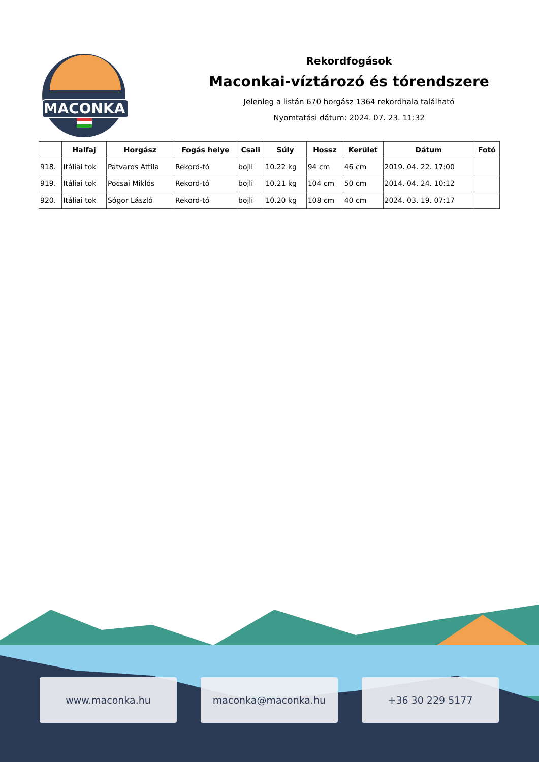MACONKA
Rekordfogások
Maconkai-víztározó és tórendszere
Jelenleg a listán 670 horgász 1364 rekordhala található
Nyomtatási dátum: 2024. 07. 23. 11:32
| | Halfaj | Horgász | Fogás helye | Csali | Súly | Hossz | Kerület | Dátum | Fotó |
| --- | --- | --- | --- | --- | --- | --- | --- | --- | --- |
| 918. | Itáliai tok | Patvaros Attila | Rekord-tó | bojli | 10.22 kg | 94 cm | 46 cm | 2019. 04. 22. 17:00 | |
| 919. | Itáliai tok | Pocsai Miklós | Rekord-tó | bojli | 10.21 kg | 104 cm | 50 cm | 2014. 04. 24. 10:12 | |
| 920. | Itáliai tok | Sógor László | Rekord-tó | bojli | 10.20 kg | 108 cm | 40 cm | 2024. 03. 19. 07:17 | |
www.maconka.hu maconka@maconka.hu +36 30 229 5177